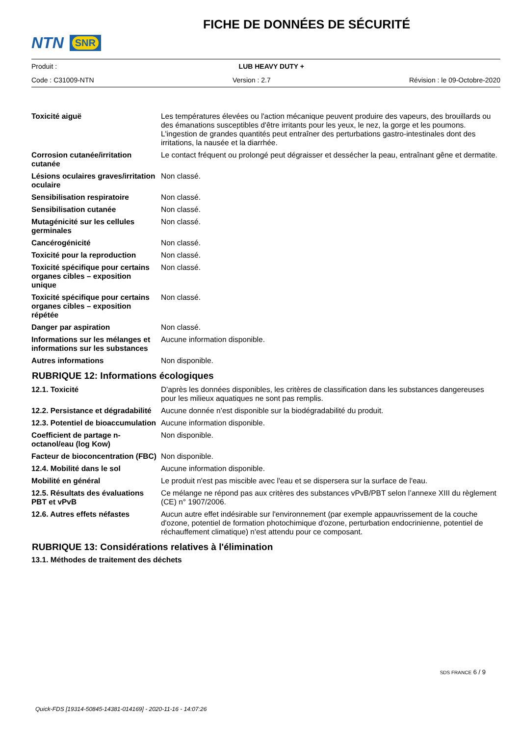NTN SNR
FICHE DE DONNÉES DE SÉCURITÉ
Produit : LUB HEAVY DUTY +
Code : C31009-NTN Version : 2.7 Révision : le 09-Octobre-2020
| Toxicité aiguë | Les températures élevées ou l'action mécanique peuvent produire des vapeurs, des brouillards ou des émanations susceptibles d'être irritants pour les yeux, le nez, la gorge et les poumons. L'ingestion de grandes quantités peut entraîner des perturbations gastro-intestinales dont des irritations, la nausée et la diarrhée. |
| Corrosion cutanée/irritation cutanée | Le contact fréquent ou prolongé peut dégraisser et dessécher la peau, entraînant gêne et dermatite. |
| Lésions oculaires graves/irritation oculaire | Non classé. |
| Sensibilisation respiratoire | Non classé. |
| Sensibilisation cutanée | Non classé. |
| Mutagénicité sur les cellules germinales | Non classé. |
| Cancérogénicité | Non classé. |
| Toxicité pour la reproduction | Non classé. |
| Toxicité spécifique pour certains organes cibles – exposition unique | Non classé. |
| Toxicité spécifique pour certains organes cibles – exposition répétée | Non classé. |
| Danger par aspiration | Non classé. |
| Informations sur les mélanges et informations sur les substances | Aucune information disponible. |
| Autres informations | Non disponible. |
RUBRIQUE 12: Informations écologiques
| 12.1. Toxicité | D'après les données disponibles, les critères de classification dans les substances dangereuses pour les milieux aquatiques ne sont pas remplis. |
| 12.2. Persistance et dégradabilité | Aucune donnée n’est disponible sur la biodégradabilité du produit. |
| 12.3. Potentiel de bioaccumulation | Aucune information disponible. |
| Coefficient de partage n-octanol/eau (log Kow) | Non disponible. |
| Facteur de bioconcentration (FBC) | Non disponible. |
| 12.4. Mobilité dans le sol | Aucune information disponible. |
| Mobilité en général | Le produit n'est pas miscible avec l'eau et se dispersera sur la surface de l'eau. |
| 12.5. Résultats des évaluations PBT et vPvB | Ce mélange ne répond pas aux critères des substances vPvB/PBT selon l’annexe XIII du règlement (CE) n° 1907/2006. |
| 12.6. Autres effets néfastes | Aucun autre effet indésirable sur l'environnement (par exemple appauvrissement de la couche d'ozone, potentiel de formation photochimique d'ozone, perturbation endocrinienne, potentiel de réchauffement climatique) n'est attendu pour ce composant. |
RUBRIQUE 13: Considérations relatives à l'élimination
13.1. Méthodes de traitement des déchets
SDS FRANCE 6 / 9
Quick-FDS [19314-50845-14381-014169] - 2020-11-16 - 14:07:26